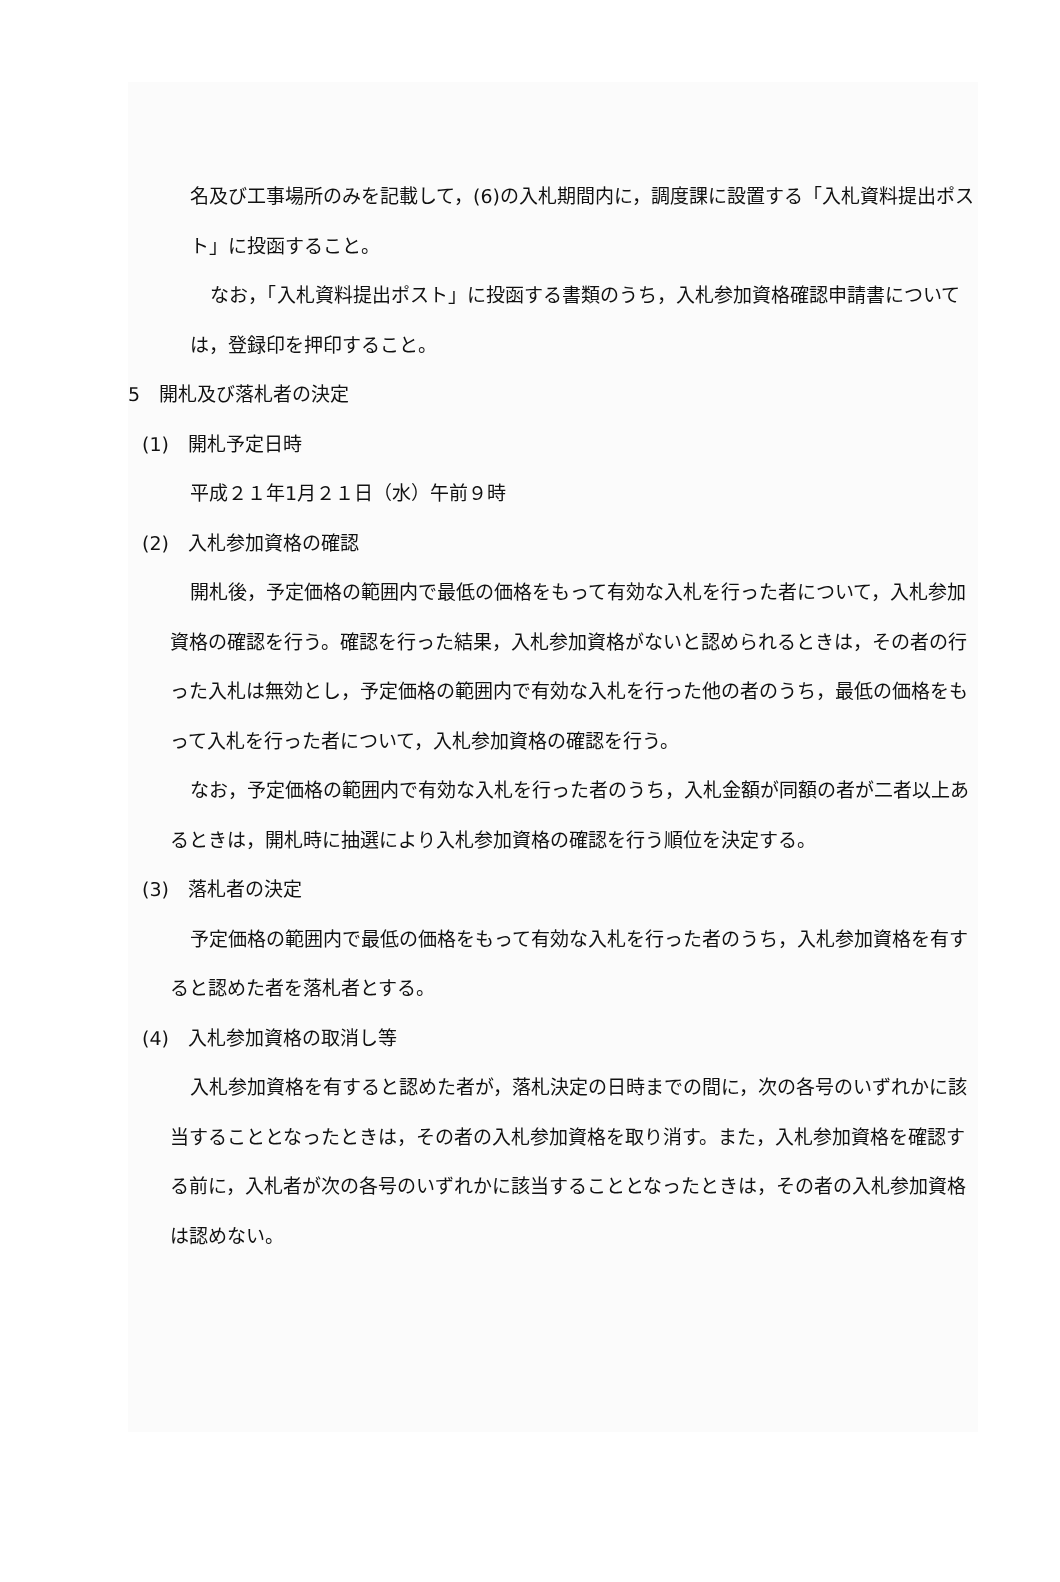名及び工事場所のみを記載して，(6)の入札期間内に，調度課に設置する「入札資料提出ポスト」に投函すること。
なお，「入札資料提出ポスト」に投函する書類のうち，入札参加資格確認申請書については，登録印を押印すること。
5　開札及び落札者の決定
(1)　開札予定日時
平成２１年1月２１日（水）午前９時
(2)　入札参加資格の確認
開札後，予定価格の範囲内で最低の価格をもって有効な入札を行った者について，入札参加資格の確認を行う。確認を行った結果，入札参加資格がないと認められるときは，その者の行った入札は無効とし，予定価格の範囲内で有効な入札を行った他の者のうち，最低の価格をもって入札を行った者について，入札参加資格の確認を行う。
なお，予定価格の範囲内で有効な入札を行った者のうち，入札金額が同額の者が二者以上あるときは，開札時に抽選により入札参加資格の確認を行う順位を決定する。
(3)　落札者の決定
予定価格の範囲内で最低の価格をもって有効な入札を行った者のうち，入札参加資格を有すると認めた者を落札者とする。
(4)　入札参加資格の取消し等
入札参加資格を有すると認めた者が，落札決定の日時までの間に，次の各号のいずれかに該当することとなったときは，その者の入札参加資格を取り消す。また，入札参加資格を確認する前に，入札者が次の各号のいずれかに該当することとなったときは，その者の入札参加資格は認めない。